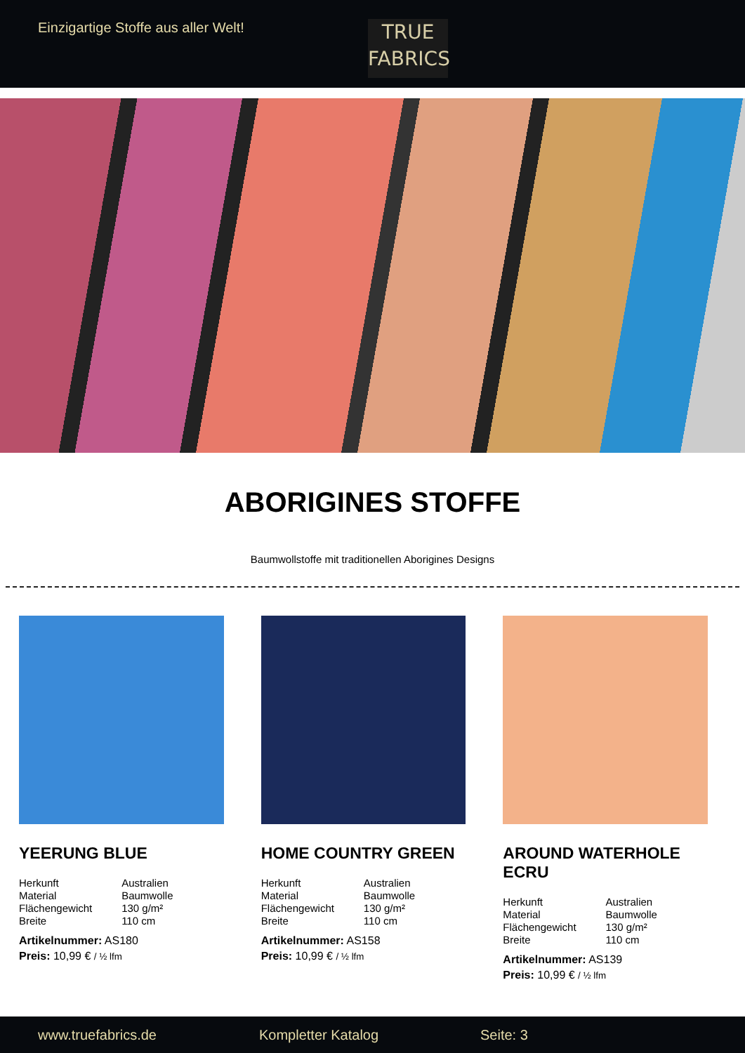Einzigartige Stoffe aus aller Welt!
TRUE
FABRICS
ABORIGINES STOFFE
Baumwollstoffe mit traditionellen Aborigines Designs
YEERUNG BLUE
| Herkunft | Australien |
| Material | Baumwolle |
| Flächengewicht | 130 g/m² |
| Breite | 110 cm |
Artikelnummer: AS180
Preis: 10,99 € / ½ lfm
HOME COUNTRY GREEN
| Herkunft | Australien |
| Material | Baumwolle |
| Flächengewicht | 130 g/m² |
| Breite | 110 cm |
Artikelnummer: AS158
Preis: 10,99 € / ½ lfm
AROUND WATERHOLE ECRU
| Herkunft | Australien |
| Material | Baumwolle |
| Flächengewicht | 130 g/m² |
| Breite | 110 cm |
Artikelnummer: AS139
Preis: 10,99 € / ½ lfm
www.truefabrics.de Kompletter Katalog Seite: 3